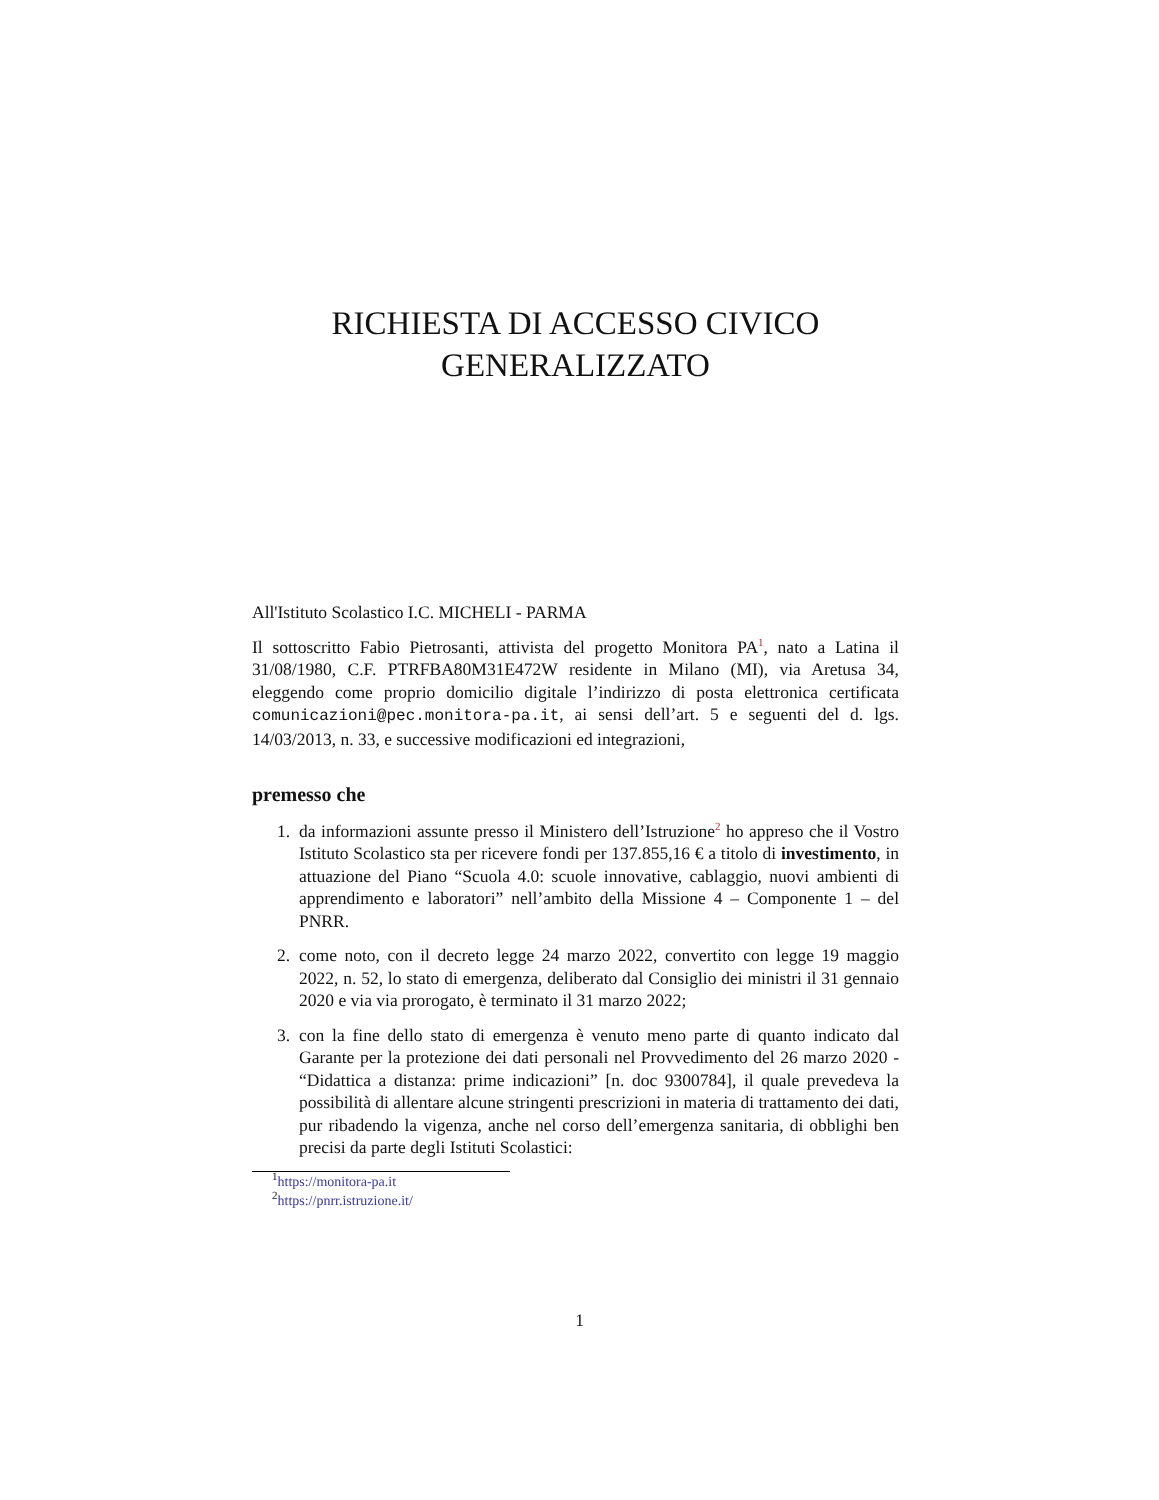RICHIESTA DI ACCESSO CIVICO
GENERALIZZATO
All'Istituto Scolastico I.C. MICHELI - PARMA
Il sottoscritto Fabio Pietrosanti, attivista del progetto Monitora PA<sup>1</sup>, nato a Latina il 31/08/1980, C.F. PTRFBA80M31E472W residente in Milano (MI), via Aretusa 34, eleggendo come proprio domicilio digitale l’indirizzo di posta elettronica certificata comunicazioni@pec.monitora-pa.it, ai sensi dell’art. 5 e seguenti del d. lgs. 14/03/2013, n. 33, e successive modificazioni ed integrazioni,
premesso che
1. da informazioni assunte presso il Ministero dell’Istruzione<sup>2</sup> ho appreso che il Vostro Istituto Scolastico sta per ricevere fondi per 137.855,16 € a titolo di investimento, in attuazione del Piano “Scuola 4.0: scuole innovative, cablaggio, nuovi ambienti di apprendimento e laboratori” nell’ambito della Missione 4 – Componente 1 – del PNRR.
2. come noto, con il decreto legge 24 marzo 2022, convertito con legge 19 maggio 2022, n. 52, lo stato di emergenza, deliberato dal Consiglio dei ministri il 31 gennaio 2020 e via via prorogato, è terminato il 31 marzo 2022;
3. con la fine dello stato di emergenza è venuto meno parte di quanto indicato dal Garante per la protezione dei dati personali nel Provvedimento del 26 marzo 2020 - “Didattica a distanza: prime indicazioni” [n. doc 9300784], il quale prevedeva la possibilità di allentare alcune stringenti prescrizioni in materia di trattamento dei dati, pur ribadendo la vigenza, anche nel corso dell’emergenza sanitaria, di obblighi ben precisi da parte degli Istituti Scolastici:
<sup>1</sup> https://monitora-pa.it
<sup>2</sup> https://pnrr.istruzione.it/
1